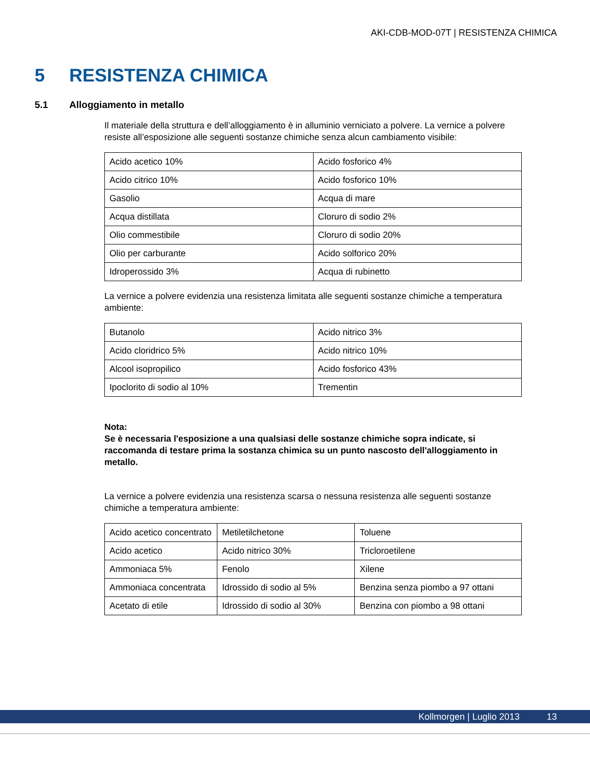AKI-CDB-MOD-07T | RESISTENZA CHIMICA
5 RESISTENZA CHIMICA
5.1 Alloggiamento in metallo
Il materiale della struttura e dell’alloggiamento è in alluminio verniciato a polvere. La vernice a polvere resiste all’esposizione alle seguenti sostanze chimiche senza alcun cambiamento visibile:
| Acido acetico 10% | Acido fosforico 4% |
| Acido citrico 10% | Acido fosforico 10% |
| Gasolio | Acqua di mare |
| Acqua distillata | Cloruro di sodio 2% |
| Olio commestibile | Cloruro di sodio 20% |
| Olio per carburante | Acido solforico 20% |
| Idroperossido 3% | Acqua di rubinetto |
La vernice a polvere evidenzia una resistenza limitata alle seguenti sostanze chimiche a temperatura ambiente:
| Butanolo | Acido nitrico 3% |
| Acido cloridrico 5% | Acido nitrico 10% |
| Alcool isopropilico | Acido fosforico 43% |
| Ipoclorito di sodio al 10% | Trementin |
Nota:
Se è necessaria l'esposizione a una qualsiasi delle sostanze chimiche sopra indicate, si raccomanda di testare prima la sostanza chimica su un punto nascosto dell'alloggiamento in metallo.
La vernice a polvere evidenzia una resistenza scarsa o nessuna resistenza alle seguenti sostanze chimiche a temperatura ambiente:
| Acido acetico concentrato | Metiletilchetone | Toluene |
| Acido acetico | Acido nitrico 30% | Tricloroetilene |
| Ammoniaca 5% | Fenolo | Xilene |
| Ammoniaca concentrata | Idrossido di sodio al 5% | Benzina senza piombo a 97 ottani |
| Acetato di etile | Idrossido di sodio al 30% | Benzina con piombo a 98 ottani |
Kollmorgen | Luglio 2013 13